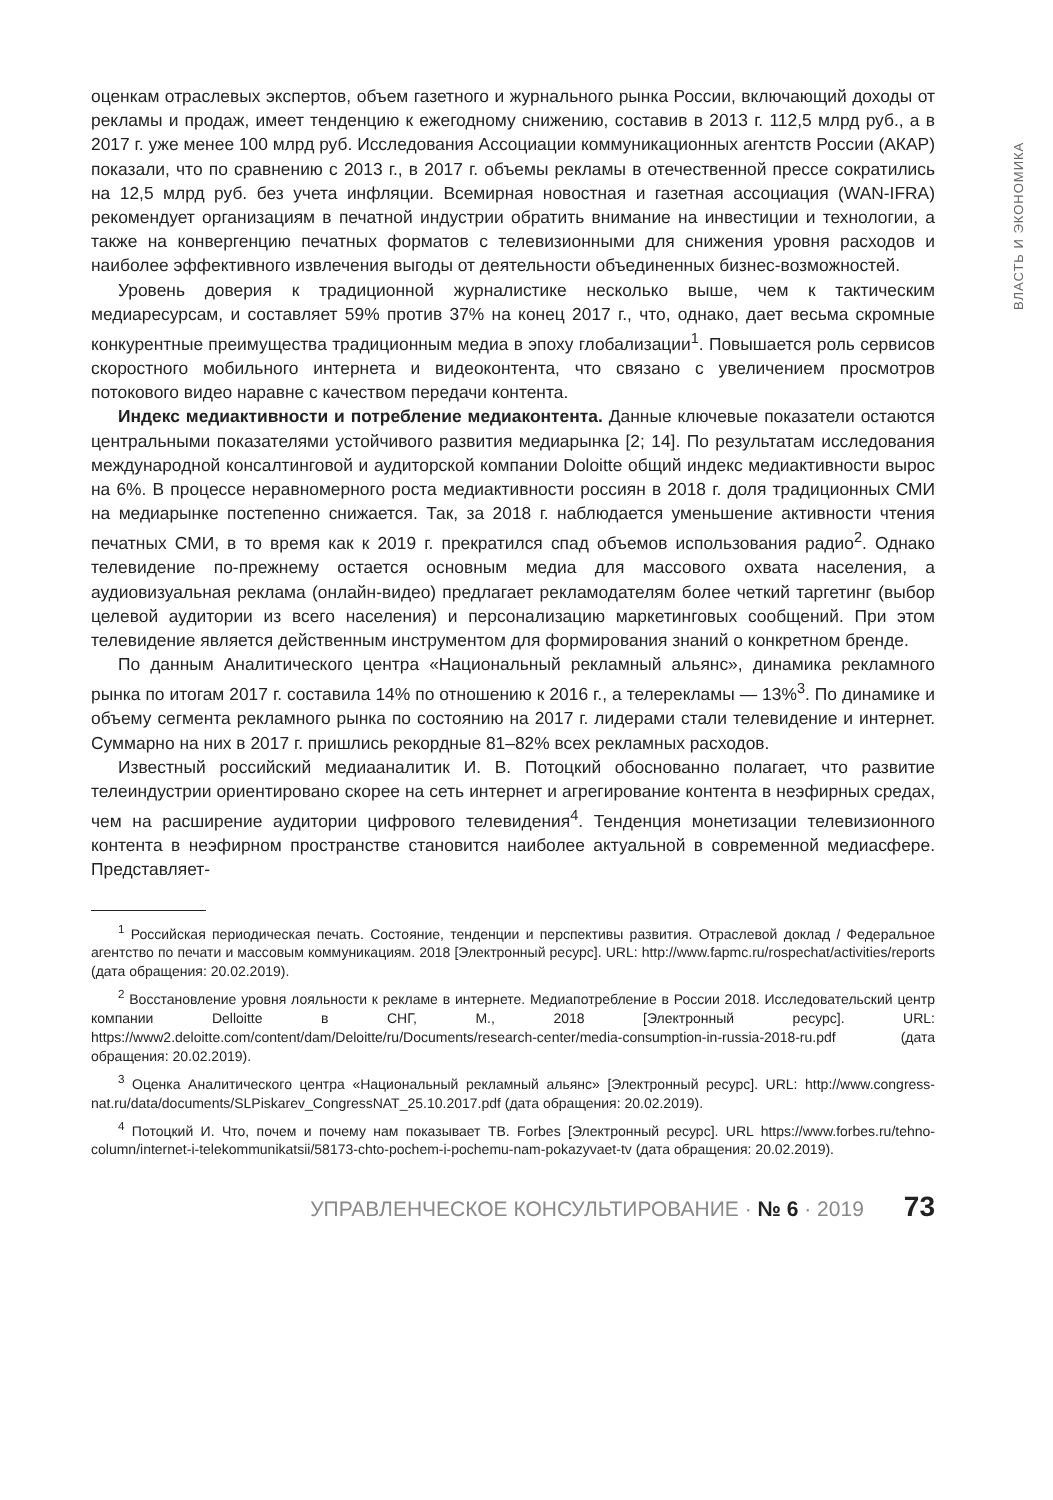ВЛАСТЬ И ЭКОНОМИКА
оценкам отраслевых экспертов, объем газетного и журнального рынка России, включающий доходы от рекламы и продаж, имеет тенденцию к ежегодному снижению, составив в 2013 г. 112,5 млрд руб., а в 2017 г. уже менее 100 млрд руб. Исследования Ассоциации коммуникационных агентств России (АКАР) показали, что по сравнению с 2013 г., в 2017 г. объемы рекламы в отечественной прессе сократились на 12,5 млрд руб. без учета инфляции. Всемирная новостная и газетная ассоциация (WAN-IFRA) рекомендует организациям в печатной индустрии обратить внимание на инвестиции и технологии, а также на конвергенцию печатных форматов с телевизионными для снижения уровня расходов и наиболее эффективного извлечения выгоды от деятельности объединенных бизнес-возможностей.
Уровень доверия к традиционной журналистике несколько выше, чем к тактическим медиаресурсам, и составляет 59% против 37% на конец 2017 г., что, однако, дает весьма скромные конкурентные преимущества традиционным медиа в эпоху глобализации<sup>1</sup>. Повышается роль сервисов скоростного мобильного интернета и видеоконтента, что связано с увеличением просмотров потокового видео наравне с качеством передачи контента.
Индекс медиактивности и потребление медиаконтента. Данные ключевые показатели остаются центральными показателями устойчивого развития медиарынка [2; 14]. По результатам исследования международной консалтинговой и аудиторской компании Doloitte общий индекс медиактивности вырос на 6%. В процессе неравномерного роста медиактивности россиян в 2018 г. доля традиционных СМИ на медиарынке постепенно снижается. Так, за 2018 г. наблюдается уменьшение активности чтения печатных СМИ, в то время как к 2019 г. прекратился спад объемов использования радио<sup>2</sup>. Однако телевидение по-прежнему остается основным медиа для массового охвата населения, а аудиовизуальная реклама (онлайн-видео) предлагает рекламодателям более четкий таргетинг (выбор целевой аудитории из всего населения) и персонализацию маркетинговых сообщений. При этом телевидение является действенным инструментом для формирования знаний о конкретном бренде.
По данным Аналитического центра «Национальный рекламный альянс», динамика рекламного рынка по итогам 2017 г. составила 14% по отношению к 2016 г., а телерекламы — 13%<sup>3</sup>. По динамике и объему сегмента рекламного рынка по состоянию на 2017 г. лидерами стали телевидение и интернет. Суммарно на них в 2017 г. пришлись рекордные 81–82% всех рекламных расходов.
Известный российский медиааналитик И. В. Потоцкий обоснованно полагает, что развитие телеиндустрии ориентировано скорее на сеть интернет и агрегирование контента в неэфирных средах, чем на расширение аудитории цифрового телевидения<sup>4</sup>. Тенденция монетизации телевизионного контента в неэфирном пространстве становится наиболее актуальной в современной медиасфере. Представляет-
<sup>1</sup> Российская периодическая печать. Состояние, тенденции и перспективы развития. Отраслевой доклад / Федеральное агентство по печати и массовым коммуникациям. 2018 [Электронный ресурс]. URL: http://www.fapmc.ru/rospechat/activities/reports (дата обращения: 20.02.2019).
<sup>2</sup> Восстановление уровня лояльности к рекламе в интернете. Медиапотребление в России 2018. Исследовательский центр компании Delloitte в СНГ, М., 2018 [Электронный ресурс]. URL: https://www2.deloitte.com/content/dam/Deloitte/ru/Documents/research-center/media-consumption-in-russia-2018-ru.pdf (дата обращения: 20.02.2019).
<sup>3</sup> Оценка Аналитического центра «Национальный рекламный альянс» [Электронный ресурс]. URL: http://www.congress-nat.ru/data/documents/SLPiskarev_CongressNAT_25.10.2017.pdf (дата обращения: 20.02.2019).
<sup>4</sup> Потоцкий И. Что, почем и почему нам показывает ТВ. Forbes [Электронный ресурс]. URL https://www.forbes.ru/tehno-column/internet-i-telekommunikatsii/58173-chto-pochem-i-pochemu-nam-pokazyvaet-tv (дата обращения: 20.02.2019).
УПРАВЛЕНЧЕСКОЕ КОНСУЛЬТИРОВАНИЕ · № 6 · 2019 73